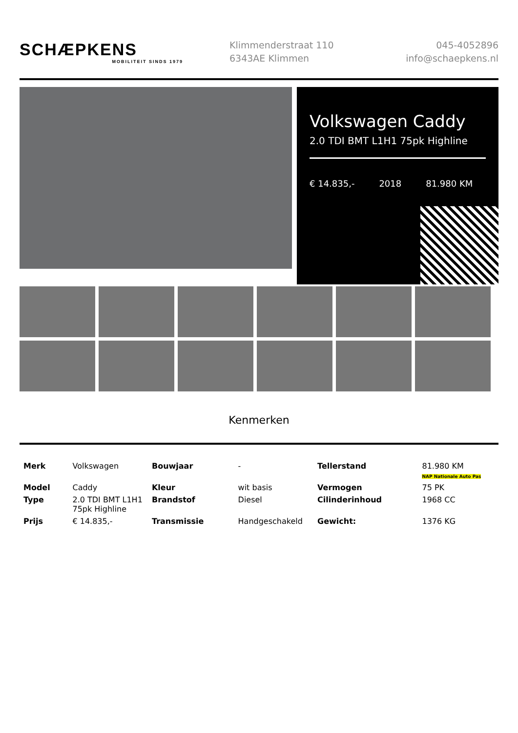SCHÆPKENS
MOBILITEIT SINDS 1979
Klimmenderstraat 110
6343AE Klimmen
045-4052896
info@schaepkens.nl
Volkswagen Caddy
2.0 TDI BMT L1H1 75pk Highline
€ 14.835,- 2018 81.980 KM
Kenmerken
| Merk | Volkswagen | Bouwjaar | - | Tellerstand | 81.980 KM NAP Nationale Auto Pas |
| Model | Caddy | Kleur | wit basis | Vermogen | 75 PK |
| Type | 2.0 TDI BMT L1H1 75pk Highline | Brandstof | Diesel | Cilinderinhoud | 1968 CC |
| Prijs | € 14.835,- | Transmissie | Handgeschakeld | Gewicht: | 1376 KG |